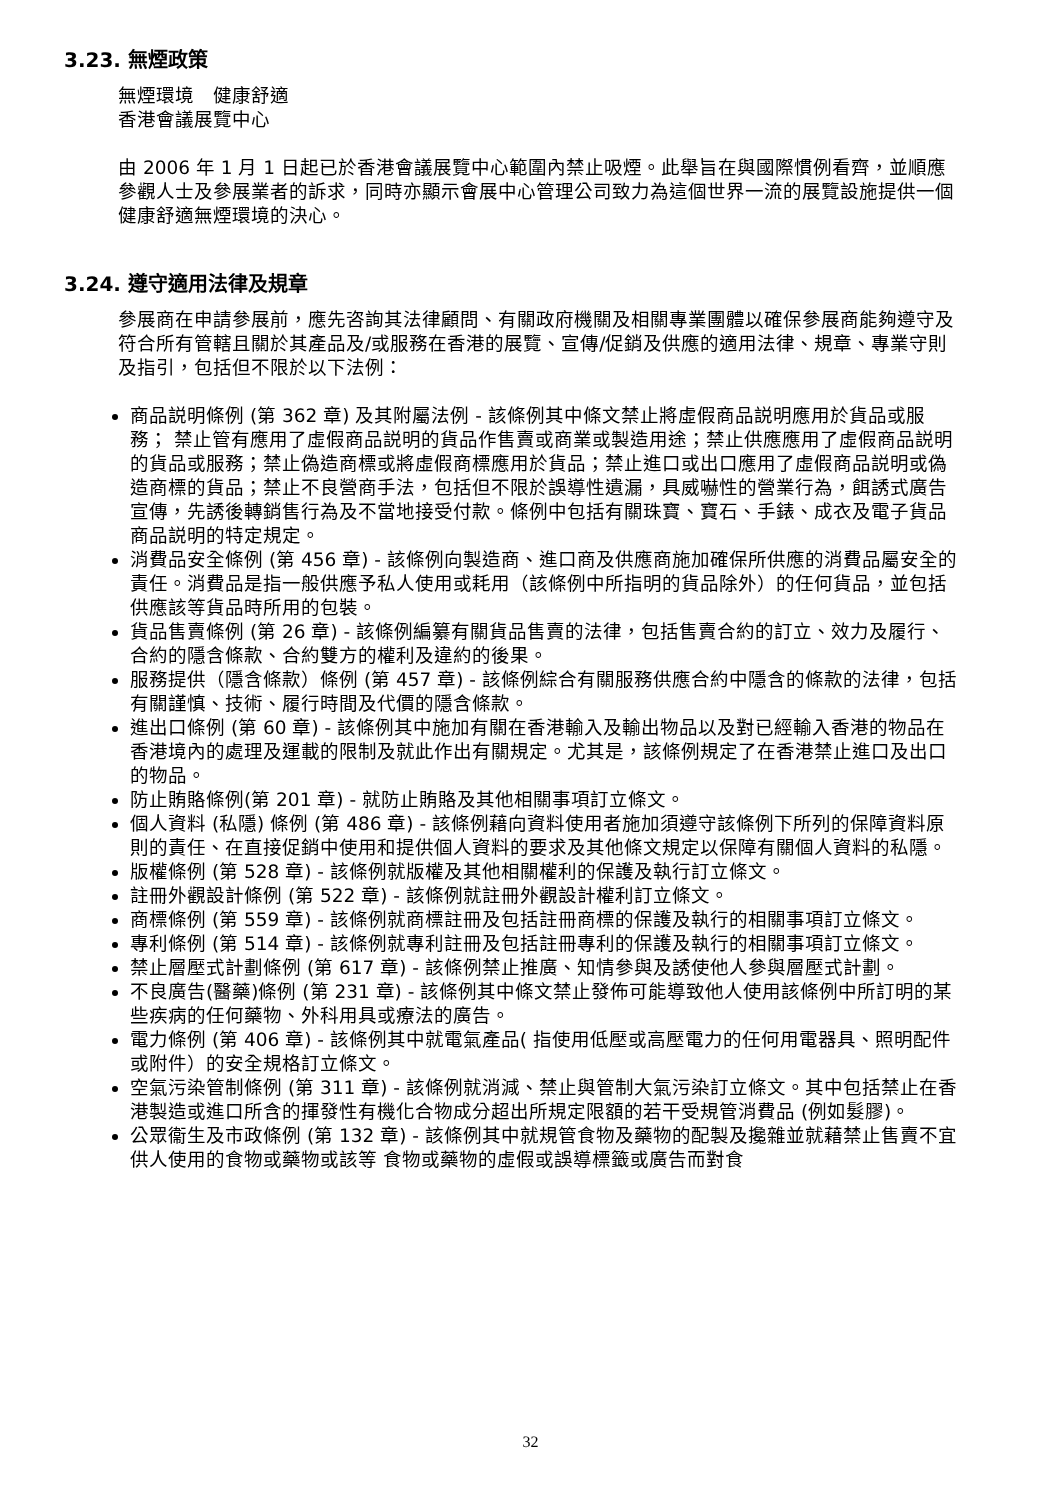3.23. 無煙政策
無煙環境　健康舒適
香港會議展覽中心
由 2006 年 1 月 1 日起已於香港會議展覽中心範圍內禁止吸煙。此舉旨在與國際慣例看齊，並順應參觀人士及參展業者的訴求，同時亦顯示會展中心管理公司致力為這個世界一流的展覽設施提供一個健康舒適無煙環境的決心。
3.24. 遵守適用法律及規章
參展商在申請參展前，應先咨詢其法律顧問、有關政府機關及相關專業團體以確保參展商能夠遵守及符合所有管轄且關於其產品及/或服務在香港的展覽、宣傳/促銷及供應的適用法律、規章、專業守則及指引，包括但不限於以下法例：
商品説明條例 (第 362 章) 及其附屬法例 - 該條例其中條文禁止將虛假商品説明應用於貨品或服務； 禁止管有應用了虛假商品説明的貨品作售賣或商業或製造用途；禁止供應應用了虛假商品説明的貨品或服務；禁止偽造商標或將虛假商標應用於貨品；禁止進口或出口應用了虛假商品説明或偽造商標的貨品；禁止不良營商手法，包括但不限於誤導性遺漏，具威嚇性的營業行為，餌誘式廣告宣傳，先誘後轉銷售行為及不當地接受付款。條例中包括有關珠寶、寶石、手錶、成衣及電子貨品商品説明的特定規定。
消費品安全條例 (第 456 章) - 該條例向製造商、進口商及供應商施加確保所供應的消費品屬安全的責任。消費品是指一般供應予私人使用或耗用（該條例中所指明的貨品除外）的任何貨品，並包括供應該等貨品時所用的包裝。
貨品售賣條例 (第 26 章) - 該條例編纂有關貨品售賣的法律，包括售賣合約的訂立、效力及履行、合約的隱含條款、合約雙方的權利及違約的後果。
服務提供（隱含條款）條例 (第 457 章) - 該條例綜合有關服務供應合約中隱含的條款的法律，包括有關謹慎、技術、履行時間及代價的隱含條款。
進出口條例 (第 60 章) - 該條例其中施加有關在香港輸入及輸出物品以及對已經輸入香港的物品在香港境內的處理及運載的限制及就此作出有關規定。尤其是，該條例規定了在香港禁止進口及出口的物品。
防止賄賂條例(第 201 章) - 就防止賄賂及其他相關事項訂立條文。
個人資料 (私隱) 條例 (第 486 章) - 該條例藉向資料使用者施加須遵守該條例下所列的保障資料原則的責任、在直接促銷中使用和提供個人資料的要求及其他條文規定以保障有關個人資料的私隱。
版權條例 (第 528 章) - 該條例就版權及其他相關權利的保護及執行訂立條文。
註冊外觀設計條例 (第 522 章) - 該條例就註冊外觀設計權利訂立條文。
商標條例 (第 559 章) - 該條例就商標註冊及包括註冊商標的保護及執行的相關事項訂立條文。
專利條例 (第 514 章) - 該條例就專利註冊及包括註冊專利的保護及執行的相關事項訂立條文。
禁止層壓式計劃條例 (第 617 章) - 該條例禁止推廣、知情參與及誘使他人參與層壓式計劃。
不良廣告(醫藥)條例 (第 231 章) - 該條例其中條文禁止發佈可能導致他人使用該條例中所訂明的某些疾病的任何藥物、外科用具或療法的廣告。
電力條例 (第 406 章) - 該條例其中就電氣產品( 指使用低壓或高壓電力的任何用電器具、照明配件或附件）的安全規格訂立條文。
空氣污染管制條例 (第 311 章) - 該條例就消減、禁止與管制大氣污染訂立條文。其中包括禁止在香港製造或進口所含的揮發性有機化合物成分超出所規定限額的若干受規管消費品 (例如髮膠)。
公眾衞生及市政條例 (第 132 章) - 該條例其中就規管食物及藥物的配製及攙雜並就藉禁止售賣不宜供人使用的食物或藥物或該等 食物或藥物的虛假或誤導標籤或廣告而對食
32